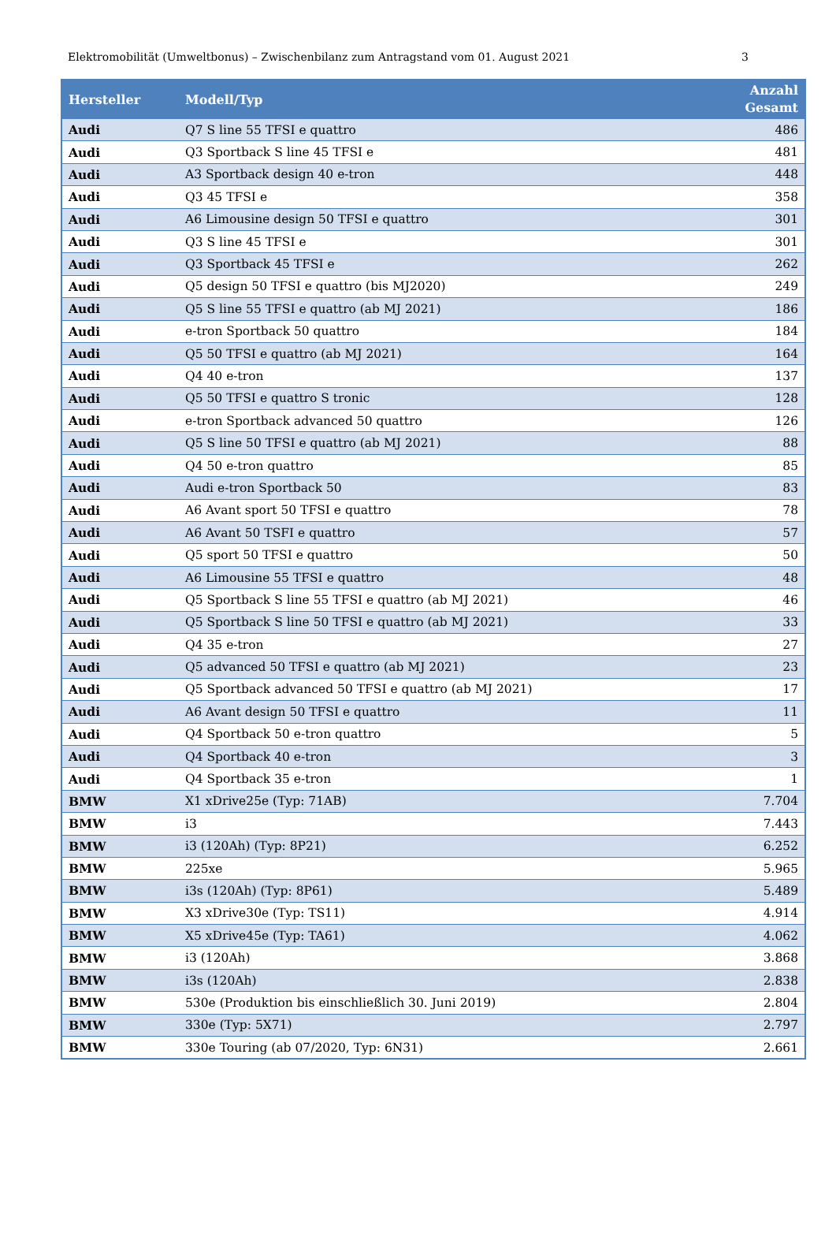Elektromobilität (Umweltbonus) – Zwischenbilanz zum Antragstand vom 01. August 2021 3
| Hersteller | Modell/Typ | Anzahl Gesamt |
| --- | --- | --- |
| Audi | Q7 S line 55 TFSI e quattro | 486 |
| Audi | Q3 Sportback S line 45 TFSI e | 481 |
| Audi | A3 Sportback design 40 e-tron | 448 |
| Audi | Q3 45 TFSI e | 358 |
| Audi | A6 Limousine design 50 TFSI e quattro | 301 |
| Audi | Q3 S line 45 TFSI e | 301 |
| Audi | Q3 Sportback 45 TFSI e | 262 |
| Audi | Q5 design 50 TFSI e quattro (bis MJ2020) | 249 |
| Audi | Q5 S line 55 TFSI e quattro (ab MJ 2021) | 186 |
| Audi | e-tron Sportback 50 quattro | 184 |
| Audi | Q5 50 TFSI e quattro (ab MJ 2021) | 164 |
| Audi | Q4 40 e-tron | 137 |
| Audi | Q5 50 TFSI e quattro S tronic | 128 |
| Audi | e-tron Sportback advanced 50 quattro | 126 |
| Audi | Q5 S line 50 TFSI e quattro (ab MJ 2021) | 88 |
| Audi | Q4 50 e-tron quattro | 85 |
| Audi | Audi e-tron Sportback 50 | 83 |
| Audi | A6 Avant sport 50 TFSI e quattro | 78 |
| Audi | A6 Avant 50 TSFI e quattro | 57 |
| Audi | Q5 sport 50 TFSI e quattro | 50 |
| Audi | A6 Limousine 55 TFSI e quattro | 48 |
| Audi | Q5 Sportback S line 55 TFSI e quattro (ab MJ 2021) | 46 |
| Audi | Q5 Sportback S line 50 TFSI e quattro (ab MJ 2021) | 33 |
| Audi | Q4 35 e-tron | 27 |
| Audi | Q5 advanced 50 TFSI e quattro (ab MJ 2021) | 23 |
| Audi | Q5 Sportback advanced 50 TFSI e quattro (ab MJ 2021) | 17 |
| Audi | A6 Avant design 50 TFSI e quattro | 11 |
| Audi | Q4 Sportback 50 e-tron quattro | 5 |
| Audi | Q4 Sportback 40 e-tron | 3 |
| Audi | Q4 Sportback 35 e-tron | 1 |
| BMW | X1 xDrive25e (Typ: 71AB) | 7.704 |
| BMW | i3 | 7.443 |
| BMW | i3 (120Ah) (Typ: 8P21) | 6.252 |
| BMW | 225xe | 5.965 |
| BMW | i3s (120Ah) (Typ: 8P61) | 5.489 |
| BMW | X3 xDrive30e (Typ: TS11) | 4.914 |
| BMW | X5 xDrive45e (Typ: TA61) | 4.062 |
| BMW | i3 (120Ah) | 3.868 |
| BMW | i3s (120Ah) | 2.838 |
| BMW | 530e (Produktion bis einschließlich 30. Juni 2019) | 2.804 |
| BMW | 330e (Typ: 5X71) | 2.797 |
| BMW | 330e Touring (ab 07/2020, Typ: 6N31) | 2.661 |